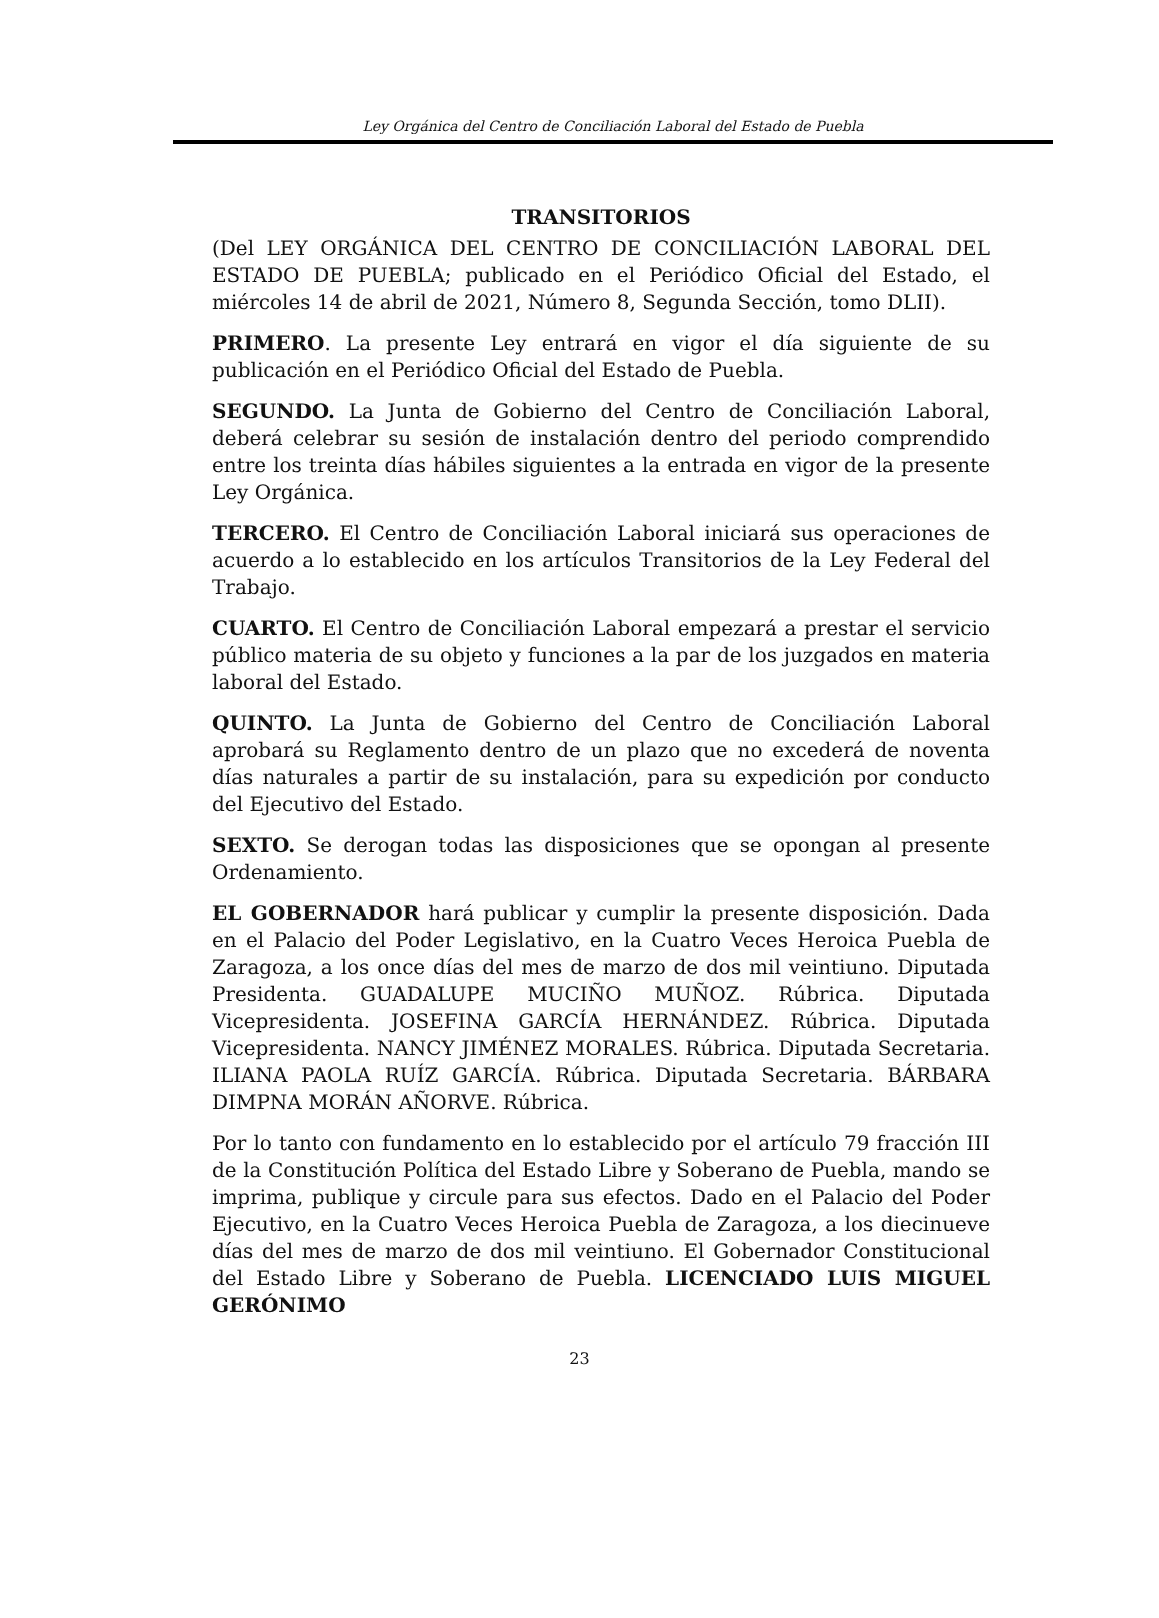Ley Orgánica del Centro de Conciliación Laboral del Estado de Puebla
TRANSITORIOS
(Del LEY ORGÁNICA DEL CENTRO DE CONCILIACIÓN LABORAL DEL ESTADO DE PUEBLA; publicado en el Periódico Oficial del Estado, el miércoles 14 de abril de 2021, Número 8, Segunda Sección, tomo DLII).
PRIMERO. La presente Ley entrará en vigor el día siguiente de su publicación en el Periódico Oficial del Estado de Puebla.
SEGUNDO. La Junta de Gobierno del Centro de Conciliación Laboral, deberá celebrar su sesión de instalación dentro del periodo comprendido entre los treinta días hábiles siguientes a la entrada en vigor de la presente Ley Orgánica.
TERCERO. El Centro de Conciliación Laboral iniciará sus operaciones de acuerdo a lo establecido en los artículos Transitorios de la Ley Federal del Trabajo.
CUARTO. El Centro de Conciliación Laboral empezará a prestar el servicio público materia de su objeto y funciones a la par de los juzgados en materia laboral del Estado.
QUINTO. La Junta de Gobierno del Centro de Conciliación Laboral aprobará su Reglamento dentro de un plazo que no excederá de noventa días naturales a partir de su instalación, para su expedición por conducto del Ejecutivo del Estado.
SEXTO. Se derogan todas las disposiciones que se opongan al presente Ordenamiento.
EL GOBERNADOR hará publicar y cumplir la presente disposición. Dada en el Palacio del Poder Legislativo, en la Cuatro Veces Heroica Puebla de Zaragoza, a los once días del mes de marzo de dos mil veintiuno. Diputada Presidenta. GUADALUPE MUCIÑO MUÑOZ. Rúbrica. Diputada Vicepresidenta. JOSEFINA GARCÍA HERNÁNDEZ. Rúbrica. Diputada Vicepresidenta. NANCY JIMÉNEZ MORALES. Rúbrica. Diputada Secretaria. ILIANA PAOLA RUÍZ GARCÍA. Rúbrica. Diputada Secretaria. BÁRBARA DIMPNA MORÁN AÑORVE. Rúbrica.
Por lo tanto con fundamento en lo establecido por el artículo 79 fracción III de la Constitución Política del Estado Libre y Soberano de Puebla, mando se imprima, publique y circule para sus efectos. Dado en el Palacio del Poder Ejecutivo, en la Cuatro Veces Heroica Puebla de Zaragoza, a los diecinueve días del mes de marzo de dos mil veintiuno. El Gobernador Constitucional del Estado Libre y Soberano de Puebla. LICENCIADO LUIS MIGUEL GERÓNIMO
23